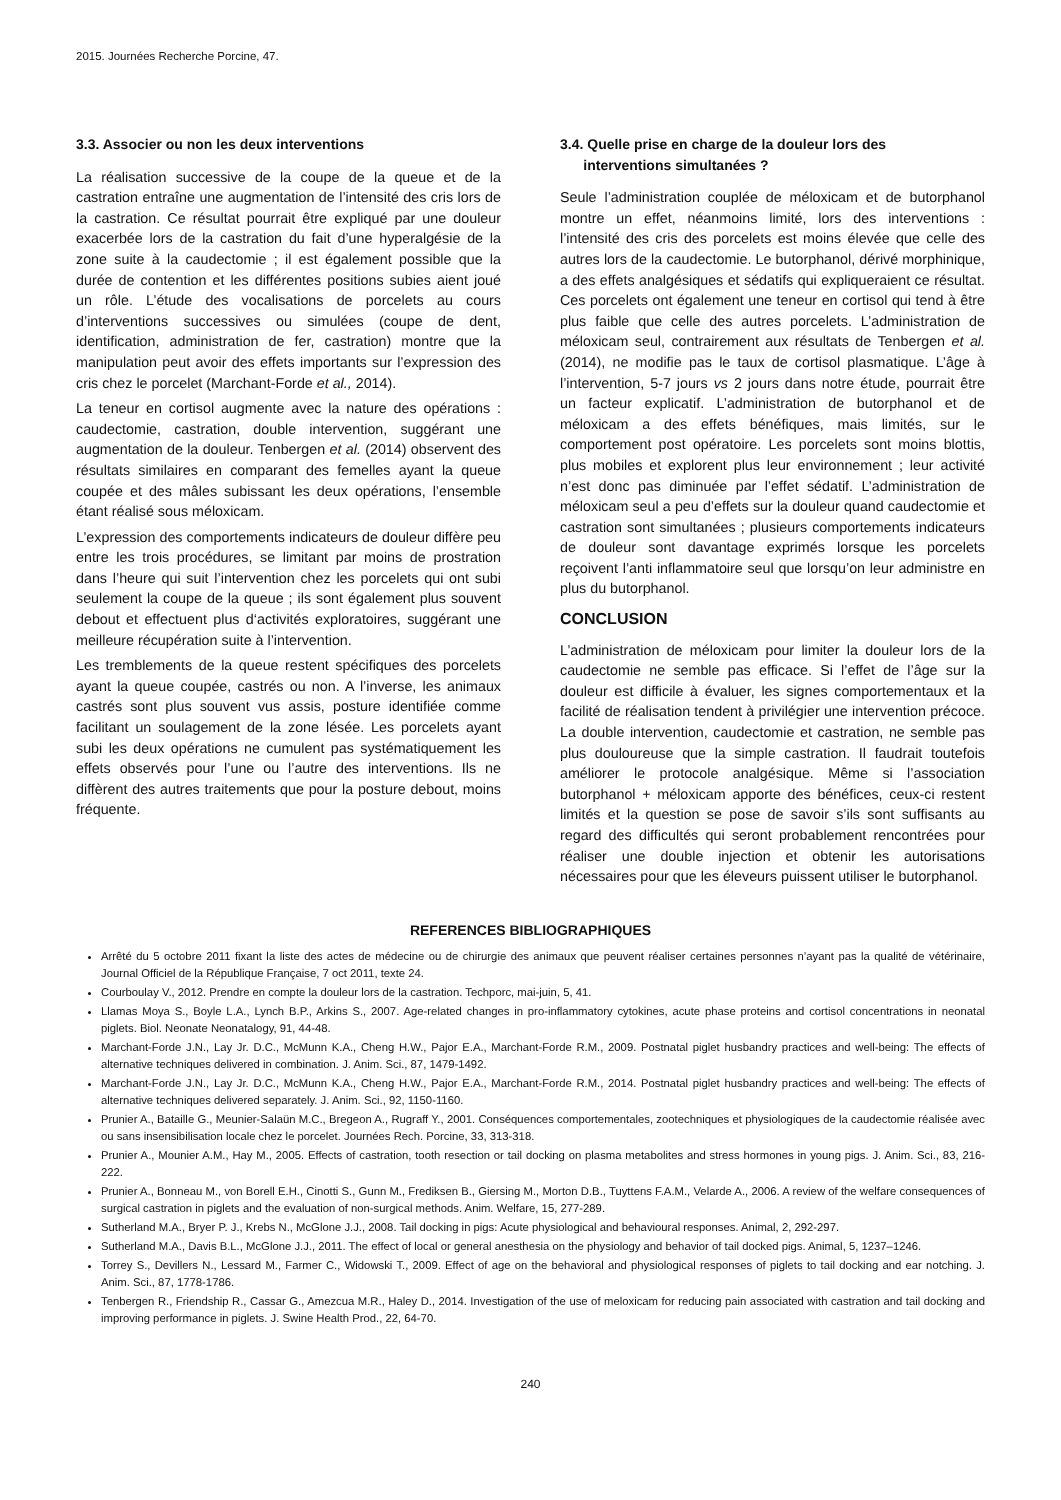2015. Journées Recherche Porcine, 47.
3.3. Associer ou non les deux interventions
La réalisation successive de la coupe de la queue et de la castration entraîne une augmentation de l’intensité des cris lors de la castration. Ce résultat pourrait être expliqué par une douleur exacerbée lors de la castration du fait d’une hyperalgésie de la zone suite à la caudectomie ; il est également possible que la durée de contention et les différentes positions subies aient joué un rôle. L’étude des vocalisations de porcelets au cours d’interventions successives ou simulées (coupe de dent, identification, administration de fer, castration) montre que la manipulation peut avoir des effets importants sur l’expression des cris chez le porcelet (Marchant-Forde et al., 2014).
La teneur en cortisol augmente avec la nature des opérations : caudectomie, castration, double intervention, suggérant une augmentation de la douleur. Tenbergen et al. (2014) observent des résultats similaires en comparant des femelles ayant la queue coupée et des mâles subissant les deux opérations, l’ensemble étant réalisé sous méloxicam.
L’expression des comportements indicateurs de douleur diffère peu entre les trois procédures, se limitant par moins de prostration dans l’heure qui suit l’intervention chez les porcelets qui ont subi seulement la coupe de la queue ; ils sont également plus souvent debout et effectuent plus d‘activités exploratoires, suggérant une meilleure récupération suite à l’intervention.
Les tremblements de la queue restent spécifiques des porcelets ayant la queue coupée, castrés ou non. A l’inverse, les animaux castrés sont plus souvent vus assis, posture identifiée comme facilitant un soulagement de la zone lésée. Les porcelets ayant subi les deux opérations ne cumulent pas systématiquement les effets observés pour l’une ou l’autre des interventions. Ils ne diffèrent des autres traitements que pour la posture debout, moins fréquente.
3.4. Quelle prise en charge de la douleur lors des
interventions simultanées ?
Seule l’administration couplée de méloxicam et de butorphanol montre un effet, néanmoins limité, lors des interventions : l’intensité des cris des porcelets est moins élevée que celle des autres lors de la caudectomie. Le butorphanol, dérivé morphinique, a des effets analgésiques et sédatifs qui expliqueraient ce résultat. Ces porcelets ont également une teneur en cortisol qui tend à être plus faible que celle des autres porcelets. L’administration de méloxicam seul, contrairement aux résultats de Tenbergen et al. (2014), ne modifie pas le taux de cortisol plasmatique. L’âge à l’intervention, 5-7 jours vs 2 jours dans notre étude, pourrait être un facteur explicatif. L’administration de butorphanol et de méloxicam a des effets bénéfiques, mais limités, sur le comportement post opératoire. Les porcelets sont moins blottis, plus mobiles et explorent plus leur environnement ; leur activité n’est donc pas diminuée par l’effet sédatif. L’administration de méloxicam seul a peu d’effets sur la douleur quand caudectomie et castration sont simultanées ; plusieurs comportements indicateurs de douleur sont davantage exprimés lorsque les porcelets reçoivent l’anti inflammatoire seul que lorsqu’on leur administre en plus du butorphanol.
CONCLUSION
L’administration de méloxicam pour limiter la douleur lors de la caudectomie ne semble pas efficace. Si l’effet de l’âge sur la douleur est difficile à évaluer, les signes comportementaux et la facilité de réalisation tendent à privilégier une intervention précoce. La double intervention, caudectomie et castration, ne semble pas plus douloureuse que la simple castration. Il faudrait toutefois améliorer le protocole analgésique. Même si l’association butorphanol + méloxicam apporte des bénéfices, ceux-ci restent limités et la question se pose de savoir s’ils sont suffisants au regard des difficultés qui seront probablement rencontrées pour réaliser une double injection et obtenir les autorisations nécessaires pour que les éleveurs puissent utiliser le butorphanol.
REFERENCES BIBLIOGRAPHIQUES
Arrêté du 5 octobre 2011 fixant la liste des actes de médecine ou de chirurgie des animaux que peuvent réaliser certaines personnes n’ayant pas la qualité de vétérinaire, Journal Officiel de la République Française, 7 oct 2011, texte 24.
Courboulay V., 2012. Prendre en compte la douleur lors de la castration. Techporc, mai-juin, 5, 41.
Llamas Moya S., Boyle L.A., Lynch B.P., Arkins S., 2007. Age-related changes in pro-inflammatory cytokines, acute phase proteins and cortisol concentrations in neonatal piglets. Biol. Neonate Neonatalogy, 91, 44-48.
Marchant-Forde J.N., Lay Jr. D.C., McMunn K.A., Cheng H.W., Pajor E.A., Marchant-Forde R.M., 2009. Postnatal piglet husbandry practices and well-being: The effects of alternative techniques delivered in combination. J. Anim. Sci., 87, 1479-1492.
Marchant-Forde J.N., Lay Jr. D.C., McMunn K.A., Cheng H.W., Pajor E.A., Marchant-Forde R.M., 2014. Postnatal piglet husbandry practices and well-being: The effects of alternative techniques delivered separately. J. Anim. Sci., 92, 1150-1160.
Prunier A., Bataille G., Meunier-Salaün M.C., Bregeon A., Rugraff Y., 2001. Conséquences comportementales, zootechniques et physiologiques de la caudectomie réalisée avec ou sans insensibilisation locale chez le porcelet. Journées Rech. Porcine, 33, 313-318.
Prunier A., Mounier A.M., Hay M., 2005. Effects of castration, tooth resection or tail docking on plasma metabolites and stress hormones in young pigs. J. Anim. Sci., 83, 216-222.
Prunier A., Bonneau M., von Borell E.H., Cinotti S., Gunn M., Frediksen B., Giersing M., Morton D.B., Tuyttens F.A.M., Velarde A., 2006. A review of the welfare consequences of surgical castration in piglets and the evaluation of non-surgical methods. Anim. Welfare, 15, 277-289.
Sutherland M.A., Bryer P. J., Krebs N., McGlone J.J., 2008. Tail docking in pigs: Acute physiological and behavioural responses. Animal, 2, 292-297.
Sutherland M.A., Davis B.L., McGlone J.J., 2011. The effect of local or general anesthesia on the physiology and behavior of tail docked pigs. Animal, 5, 1237–1246.
Torrey S., Devillers N., Lessard M., Farmer C., Widowski T., 2009. Effect of age on the behavioral and physiological responses of piglets to tail docking and ear notching. J. Anim. Sci., 87, 1778-1786.
Tenbergen R., Friendship R., Cassar G., Amezcua M.R., Haley D., 2014. Investigation of the use of meloxicam for reducing pain associated with castration and tail docking and improving performance in piglets. J. Swine Health Prod., 22, 64-70.
240